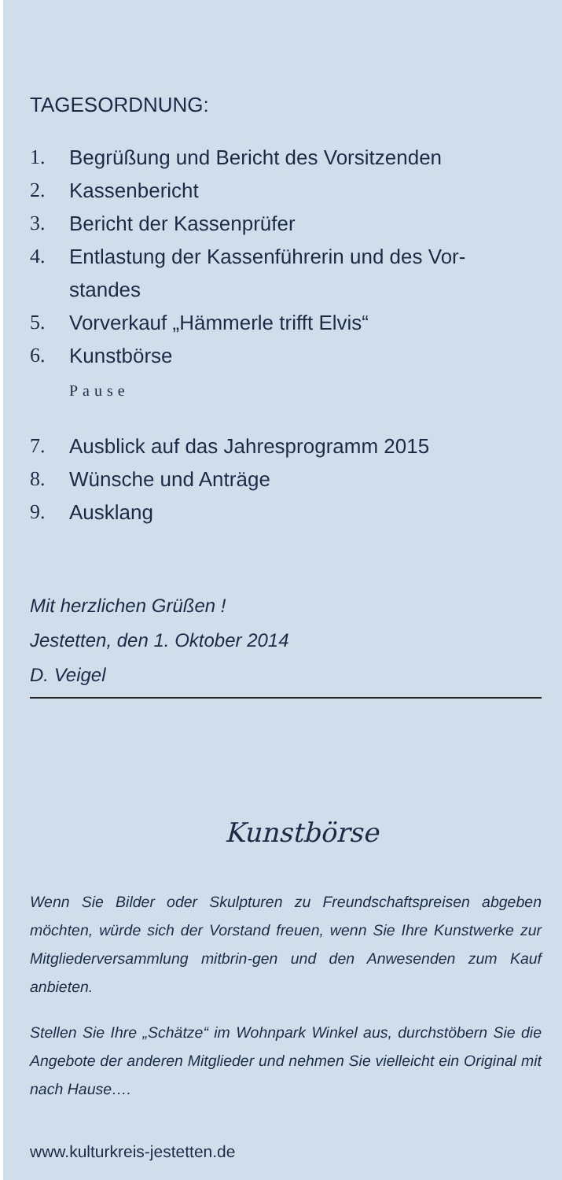TAGESORDNUNG:
1. Begrüßung und Bericht des Vorsitzenden
2. Kassenbericht
3. Bericht der Kassenprüfer
4. Entlastung der Kassenführerin und des Vor-
standes
5. Vorverkauf „Hämmerle trifft Elvis“
6. Kunstbörse
Pause
7. Ausblick auf das Jahresprogramm 2015
8. Wünsche und Anträge
9. Ausklang
Mit herzlichen Grüßen !
Jestetten, den 1. Oktober 2014
D. Veigel
Kunstbörse
Wenn Sie Bilder oder Skulpturen zu Freundschaftspreisen abgeben möchten, würde sich der Vorstand freuen, wenn Sie Ihre Kunstwerke zur Mitgliederversammlung mitbrin-gen und den Anwesenden zum Kauf anbieten.
Stellen Sie Ihre „Schätze“ im Wohnpark Winkel aus, durchstöbern Sie die Angebote der anderen Mitglieder und nehmen Sie vielleicht ein Original mit nach Hause….
www.kulturkreis-jestetten.de